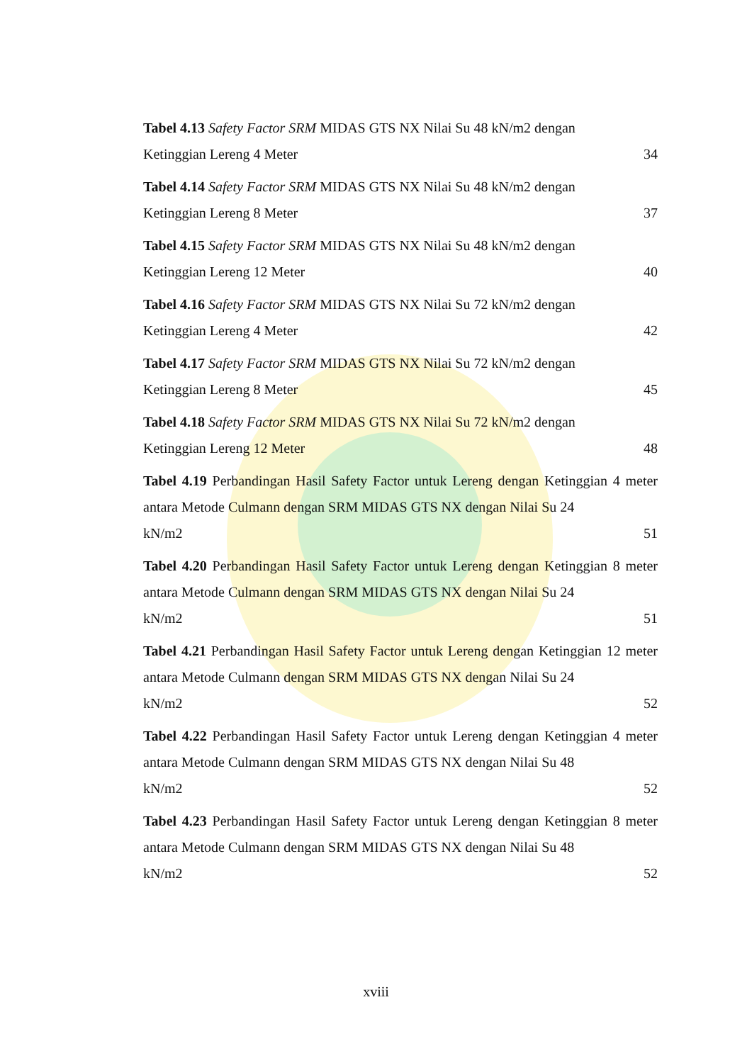Tabel 4.13 Safety Factor SRM MIDAS GTS NX Nilai Su 48 kN/m2 dengan
Ketinggian Lereng 4 Meter 34
Tabel 4.14 Safety Factor SRM MIDAS GTS NX Nilai Su 48 kN/m2 dengan
Ketinggian Lereng 8 Meter 37
Tabel 4.15 Safety Factor SRM MIDAS GTS NX Nilai Su 48 kN/m2 dengan
Ketinggian Lereng 12 Meter 40
Tabel 4.16 Safety Factor SRM MIDAS GTS NX Nilai Su 72 kN/m2 dengan
Ketinggian Lereng 4 Meter 42
Tabel 4.17 Safety Factor SRM MIDAS GTS NX Nilai Su 72 kN/m2 dengan
Ketinggian Lereng 8 Meter 45
Tabel 4.18 Safety Factor SRM MIDAS GTS NX Nilai Su 72 kN/m2 dengan
Ketinggian Lereng 12 Meter 48
Tabel 4.19 Perbandingan Hasil Safety Factor untuk Lereng dengan Ketinggian 4 meter antara Metode Culmann dengan SRM MIDAS GTS NX dengan Nilai Su 24
kN/m2 51
Tabel 4.20 Perbandingan Hasil Safety Factor untuk Lereng dengan Ketinggian 8 meter antara Metode Culmann dengan SRM MIDAS GTS NX dengan Nilai Su 24
kN/m2 51
Tabel 4.21 Perbandingan Hasil Safety Factor untuk Lereng dengan Ketinggian 12 meter antara Metode Culmann dengan SRM MIDAS GTS NX dengan Nilai Su 24
kN/m2 52
Tabel 4.22 Perbandingan Hasil Safety Factor untuk Lereng dengan Ketinggian 4 meter antara Metode Culmann dengan SRM MIDAS GTS NX dengan Nilai Su 48
kN/m2 52
Tabel 4.23 Perbandingan Hasil Safety Factor untuk Lereng dengan Ketinggian 8 meter antara Metode Culmann dengan SRM MIDAS GTS NX dengan Nilai Su 48
kN/m2 52
xviii